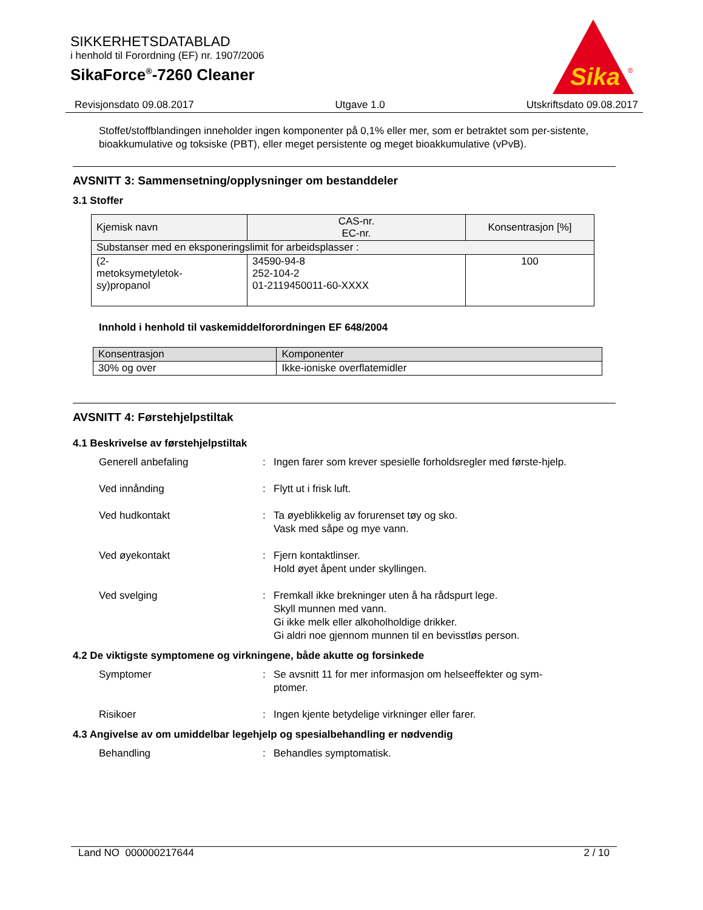SIKKERHETSDATABLAD
i henhold til Forordning (EF) nr. 1907/2006
SikaForce<sup>®</sup>-7260 Cleaner
Sika
®
Revisjonsdato 09.08.2017 Utgave 1.0 Utskriftsdato 09.08.2017
Stoffet/stoffblandingen inneholder ingen komponenter på 0,1% eller mer, som er betraktet som per-sistente, bioakkumulative og toksiske (PBT), eller meget persistente og meget bioakkumulative (vPvB).
AVSNITT 3: Sammensetning/opplysninger om bestanddeler
3.1 Stoffer
| Kjemisk navn | CAS-nr. EC-nr. | Konsentrasjon [%] |
| --- | --- | --- |
| Substanser med en eksponeringslimit for arbeidsplasser : | | |
| (2- metoksymetyletok- sy)propanol | 34590-94-8 252-104-2 01-2119450011-60-XXXX | 100 |
Innhold i henhold til vaskemiddelforordningen EF 648/2004
| Konsentrasjon | Komponenter |
| --- | --- |
| 30% og over | Ikke-ioniske overflatemidler |
AVSNITT 4: Førstehjelpstiltak
4.1 Beskrivelse av førstehjelpstiltak
Generell anbefaling : Ingen farer som krever spesielle forholdsregler med første-hjelp.
Ved innånding : Flytt ut i frisk luft.
Ved hudkontakt : Ta øyeblikkelig av forurenset tøy og sko.
Vask med såpe og mye vann.
Ved øyekontakt : Fjern kontaktlinser.
Hold øyet åpent under skyllingen.
Ved svelging : Fremkall ikke brekninger uten å ha rådspurt lege.
Skyll munnen med vann.
Gi ikke melk eller alkoholholdige drikker.
Gi aldri noe gjennom munnen til en bevisstløs person.
4.2 De viktigste symptomene og virkningene, både akutte og forsinkede
Symptomer : Se avsnitt 11 for mer informasjon om helseeffekter og sym-ptomer.
Risikoer : Ingen kjente betydelige virkninger eller farer.
4.3 Angivelse av om umiddelbar legehjelp og spesialbehandling er nødvendig
Behandling : Behandles symptomatisk.
Land NO 000000217644 2 / 10